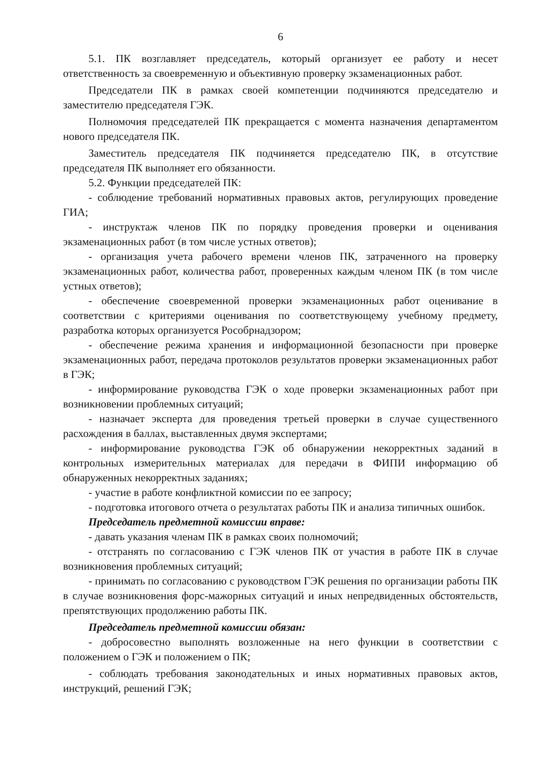6
5.1. ПК возглавляет председатель, который организует ее работу и несет ответственность за своевременную и объективную проверку экзаменационных работ.
Председатели ПК в рамках своей компетенции подчиняются председателю и заместителю председателя ГЭК.
Полномочия председателей ПК прекращается с момента назначения департаментом нового председателя ПК.
Заместитель председателя ПК подчиняется председателю ПК, в отсутствие председателя ПК выполняет его обязанности.
5.2. Функции председателей ПК:
- соблюдение требований нормативных правовых актов, регулирующих проведение ГИА;
- инструктаж членов ПК по порядку проведения проверки и оценивания экзаменационных работ (в том числе устных ответов);
- организация учета рабочего времени членов ПК, затраченного на проверку экзаменационных работ, количества работ, проверенных каждым членом ПК (в том числе устных ответов);
- обеспечение своевременной проверки экзаменационных работ оценивание в соответствии с критериями оценивания по соответствующему учебному предмету, разработка которых организуется Рособрнадзором;
- обеспечение режима хранения и информационной безопасности при проверке экзаменационных работ, передача протоколов результатов проверки экзаменационных работ в ГЭК;
- информирование руководства ГЭК о ходе проверки экзаменационных работ при возникновении проблемных ситуаций;
- назначает эксперта для проведения третьей проверки в случае существенного расхождения в баллах, выставленных двумя экспертами;
- информирование руководства ГЭК об обнаружении некорректных заданий в контрольных измерительных материалах для передачи в ФИПИ информацию об обнаруженных некорректных заданиях;
- участие в работе конфликтной комиссии по ее запросу;
- подготовка итогового отчета о результатах работы ПК и анализа типичных ошибок.
Председатель предметной комиссии вправе:
- давать указания членам ПК в рамках своих полномочий;
- отстранять по согласованию с ГЭК членов ПК от участия в работе ПК в случае возникновения проблемных ситуаций;
- принимать по согласованию с руководством ГЭК решения по организации работы ПК в случае возникновения форс-мажорных ситуаций и иных непредвиденных обстоятельств, препятствующих продолжению работы ПК.
Председатель предметной комиссии обязан:
- добросовестно выполнять возложенные на него функции в соответствии с положением о ГЭК и положением о ПК;
- соблюдать требования законодательных и иных нормативных правовых актов, инструкций, решений ГЭК;